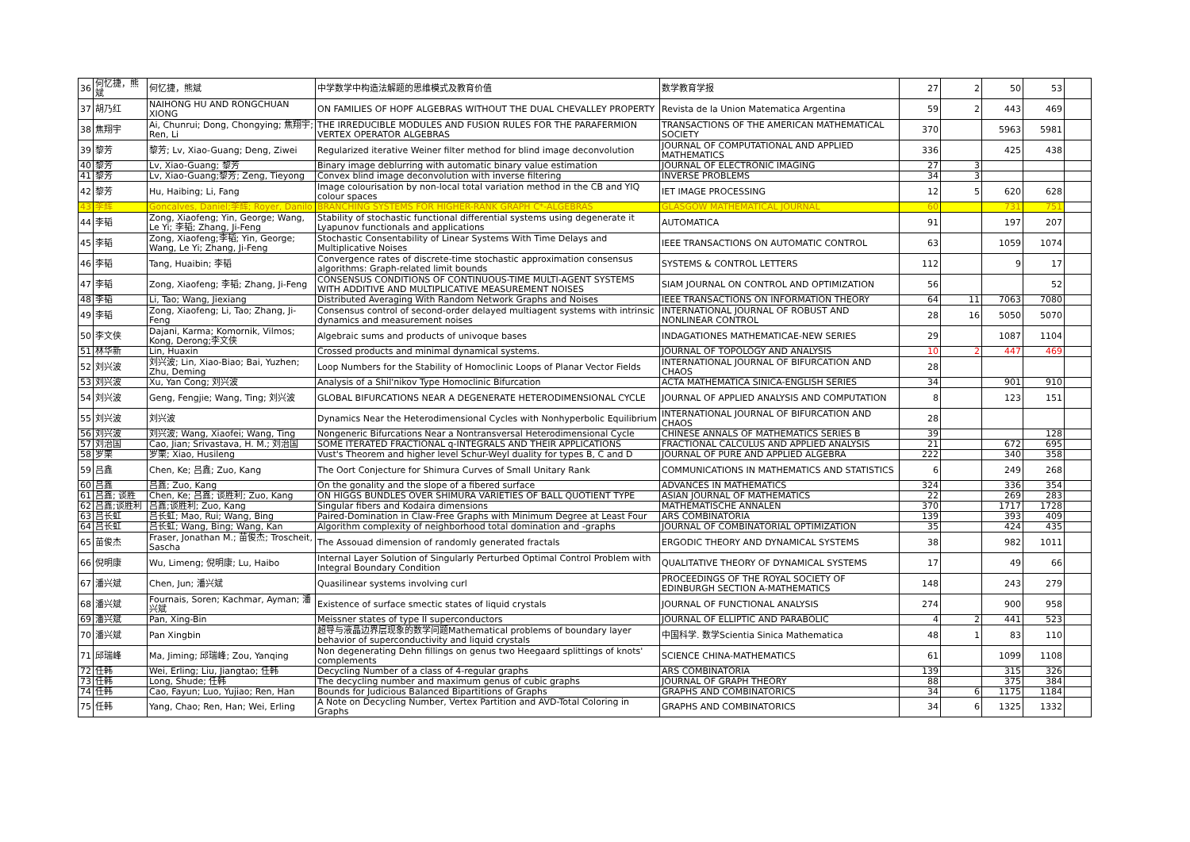| 36 | 何忆捷，熊斌 | 何忆捷，熊斌 | 中学数学中构造法解题的思维模式及教育价值 | 数学教育学报 | 27 | 2 | 50 | 53 | |
| 37 | 胡乃红 | NAIHONG HU AND RONGCHUAN XIONG | ON FAMILIES OF HOPF ALGEBRAS WITHOUT THE DUAL CHEVALLEY PROPERTY | Revista de la Union Matematica Argentina | 59 | 2 | 443 | 469 | |
| 38 | 焦翔宇 | Ai, Chunrui; Dong, Chongying; 焦翔宇; Ren, Li | THE IRREDUCIBLE MODULES AND FUSION RULES FOR THE PARAFERMION VERTEX OPERATOR ALGEBRAS | TRANSACTIONS OF THE AMERICAN MATHEMATICAL SOCIETY | 370 | | 5963 | 5981 | |
| 39 | 黎芳 | 黎芳; Lv, Xiao-Guang; Deng, Ziwei | Regularized iterative Weiner filter method for blind image deconvolution | JOURNAL OF COMPUTATIONAL AND APPLIED MATHEMATICS | 336 | | 425 | 438 | |
| 40 | 黎芳 | Lv, Xiao-Guang; 黎芳 | Binary image deblurring with automatic binary value estimation | JOURNAL OF ELECTRONIC IMAGING | 27 | 3 | | | |
| 41 | 黎芳 | Lv, Xiao-Guang;黎芳; Zeng, Tieyong | Convex blind image deconvolution with inverse filtering | INVERSE PROBLEMS | 34 | 3 | | | |
| 42 | 黎芳 | Hu, Haibing; Li, Fang | Image colourisation by non-local total variation method in the CB and YIQ colour spaces | IET IMAGE PROCESSING | 12 | 5 | 620 | 628 | |
| 43 | 李辉 | Goncalves, Daniel;李辉; Royer, Danilo | BRANCHING SYSTEMS FOR HIGHER-RANK GRAPH C*-ALGEBRAS | GLASGOW MATHEMATICAL JOURNAL | 60 | | 731 | 751 | |
| 44 | 李韬 | Zong, Xiaofeng; Yin, George; Wang, Le Yi; 李韬; Zhang, Ji-Feng | Stability of stochastic functional differential systems using degenerate it Lyapunov functionals and applications | AUTOMATICA | 91 | | 197 | 207 | |
| 45 | 李韬 | Zong, Xiaofeng;李韬; Yin, George; Wang, Le Yi; Zhang, Ji-Feng | Stochastic Consentability of Linear Systems With Time Delays and Multiplicative Noises | IEEE TRANSACTIONS ON AUTOMATIC CONTROL | 63 | | 1059 | 1074 | |
| 46 | 李韬 | Tang, Huaibin; 李韬 | Convergence rates of discrete-time stochastic approximation consensus algorithms: Graph-related limit bounds | SYSTEMS & CONTROL LETTERS | 112 | | 9 | 17 | |
| 47 | 李韬 | Zong, Xiaofeng; 李韬; Zhang, Ji-Feng | CONSENSUS CONDITIONS OF CONTINUOUS-TIME MULTI-AGENT SYSTEMS WITH ADDITIVE AND MULTIPLICATIVE MEASUREMENT NOISES | SIAM JOURNAL ON CONTROL AND OPTIMIZATION | 56 | | | 52 | |
| 48 | 李韬 | Li, Tao; Wang, Jiexiang | Distributed Averaging With Random Network Graphs and Noises | IEEE TRANSACTIONS ON INFORMATION THEORY | 64 | 11 | 7063 | 7080 | |
| 49 | 李韬 | Zong, Xiaofeng; Li, Tao; Zhang, Ji-Feng | Consensus control of second-order delayed multiagent systems with intrinsic dynamics and measurement noises | INTERNATIONAL JOURNAL OF ROBUST AND NONLINEAR CONTROL | 28 | 16 | 5050 | 5070 | |
| 50 | 李文侠 | Dajani, Karma; Komornik, Vilmos; Kong, Derong;李文侠 | Algebraic sums and products of univoque bases | INDAGATIONES MATHEMATICAE-NEW SERIES | 29 | | 1087 | 1104 | |
| 51 | 林华新 | Lin, Huaxin | Crossed products and minimal dynamical systems. | JOURNAL OF TOPOLOGY AND ANALYSIS | 10 | 2 | 447 | 469 | |
| 52 | 刘兴波 | 刘兴波; Lin, Xiao-Biao; Bai, Yuzhen; Zhu, Deming | Loop Numbers for the Stability of Homoclinic Loops of Planar Vector Fields | INTERNATIONAL JOURNAL OF BIFURCATION AND CHAOS | 28 | | | | |
| 53 | 刘兴波 | Xu, Yan Cong; 刘兴波 | Analysis of a Shil'nikov Type Homoclinic Bifurcation | ACTA MATHEMATICA SINICA-ENGLISH SERIES | 34 | | 901 | 910 | |
| 54 | 刘兴波 | Geng, Fengjie; Wang, Ting; 刘兴波 | GLOBAL BIFURCATIONS NEAR A DEGENERATE HETERODIMENSIONAL CYCLE | JOURNAL OF APPLIED ANALYSIS AND COMPUTATION | 8 | | 123 | 151 | |
| 55 | 刘兴波 | 刘兴波 | Dynamics Near the Heterodimensional Cycles with Nonhyperbolic Equilibrium | INTERNATIONAL JOURNAL OF BIFURCATION AND CHAOS | 28 | | | | |
| 56 | 刘兴波 | 刘兴波; Wang, Xiaofei; Wang, Ting | Nongeneric Bifurcations Near a Nontransversal Heterodimensional Cycle | CHINESE ANNALS OF MATHEMATICS SERIES B | 39 | | | 128 | |
| 57 | 刘治国 | Cao, Jian; Srivastava, H. M.; 刘治国 | SOME ITERATED FRACTIONAL q-INTEGRALS AND THEIR APPLICATIONS | FRACTIONAL CALCULUS AND APPLIED ANALYSIS | 21 | | 672 | 695 | |
| 58 | 罗栗 | 罗栗; Xiao, Husileng | Vust's Theorem and higher level Schur-Weyl duality for types B, C and D | JOURNAL OF PURE AND APPLIED ALGEBRA | 222 | | 340 | 358 | |
| 59 | 吕鑫 | Chen, Ke; 吕鑫; Zuo, Kang | The Oort Conjecture for Shimura Curves of Small Unitary Rank | COMMUNICATIONS IN MATHEMATICS AND STATISTICS | 6 | | 249 | 268 | |
| 60 | 吕鑫 | 吕鑫; Zuo, Kang | On the gonality and the slope of a fibered surface | ADVANCES IN MATHEMATICS | 324 | | 336 | 354 | |
| 61 | 吕鑫; 谈胜 | Chen, Ke; 吕鑫; 谈胜利; Zuo, Kang | ON HIGGS BUNDLES OVER SHIMURA VARIETIES OF BALL QUOTIENT TYPE | ASIAN JOURNAL OF MATHEMATICS | 22 | | 269 | 283 | |
| 62 | 吕鑫;谈胜利 | 吕鑫;谈胜利; Zuo, Kang | Singular fibers and Kodaira dimensions | MATHEMATISCHE ANNALEN | 370 | | 1717 | 1728 | |
| 63 | 吕长虹 | 吕长虹; Mao, Rui; Wang, Bing | Paired-Domination in Claw-Free Graphs with Minimum Degree at Least Four | ARS COMBINATORIA | 139 | | 393 | 409 | |
| 64 | 吕长虹 | 吕长虹; Wang, Bing; Wang, Kan | Algorithm complexity of neighborhood total domination and -graphs | JOURNAL OF COMBINATORIAL OPTIMIZATION | 35 | | 424 | 435 | |
| 65 | 苗俊杰 | Fraser, Jonathan M.; 苗俊杰; Troscheit, Sascha | The Assouad dimension of randomly generated fractals | ERGODIC THEORY AND DYNAMICAL SYSTEMS | 38 | | 982 | 1011 | |
| 66 | 倪明康 | Wu, Limeng; 倪明康; Lu, Haibo | Internal Layer Solution of Singularly Perturbed Optimal Control Problem with Integral Boundary Condition | QUALITATIVE THEORY OF DYNAMICAL SYSTEMS | 17 | | 49 | 66 | |
| 67 | 潘兴斌 | Chen, Jun; 潘兴斌 | Quasilinear systems involving curl | PROCEEDINGS OF THE ROYAL SOCIETY OF EDINBURGH SECTION A-MATHEMATICS | 148 | | 243 | 279 | |
| 68 | 潘兴斌 | Fournais, Soren; Kachmar, Ayman; 潘兴斌 | Existence of surface smectic states of liquid crystals | JOURNAL OF FUNCTIONAL ANALYSIS | 274 | | 900 | 958 | |
| 69 | 潘兴斌 | Pan, Xing-Bin | Meissner states of type II superconductors | JOURNAL OF ELLIPTIC AND PARABOLIC | 4 | 2 | 441 | 523 | |
| 70 | 潘兴斌 | Pan Xingbin | 超导与液晶边界层现象的数学问题Mathematical problems of boundary layer behavior of superconductivity and liquid crystals | 中国科学. 数学Scientia Sinica Mathematica | 48 | 1 | 83 | 110 | |
| 71 | 邱瑞峰 | Ma, Jiming; 邱瑞峰; Zou, Yanqing | Non degenerating Dehn fillings on genus two Heegaard splittings of knots' complements | SCIENCE CHINA-MATHEMATICS | 61 | | 1099 | 1108 | |
| 72 | 任韩 | Wei, Erling; Liu, Jiangtao; 任韩 | Decycling Number of a class of 4-regular graphs | ARS COMBINATORIA | 139 | | 315 | 326 | |
| 73 | 任韩 | Long, Shude; 任韩 | The decycling number and maximum genus of cubic graphs | JOURNAL OF GRAPH THEORY | 88 | | 375 | 384 | |
| 74 | 任韩 | Cao, Fayun; Luo, Yujiao; Ren, Han | Bounds for Judicious Balanced Bipartitions of Graphs | GRAPHS AND COMBINATORICS | 34 | 6 | 1175 | 1184 | |
| 75 | 任韩 | Yang, Chao; Ren, Han; Wei, Erling | A Note on Decycling Number, Vertex Partition and AVD-Total Coloring in Graphs | GRAPHS AND COMBINATORICS | 34 | 6 | 1325 | 1332 | |